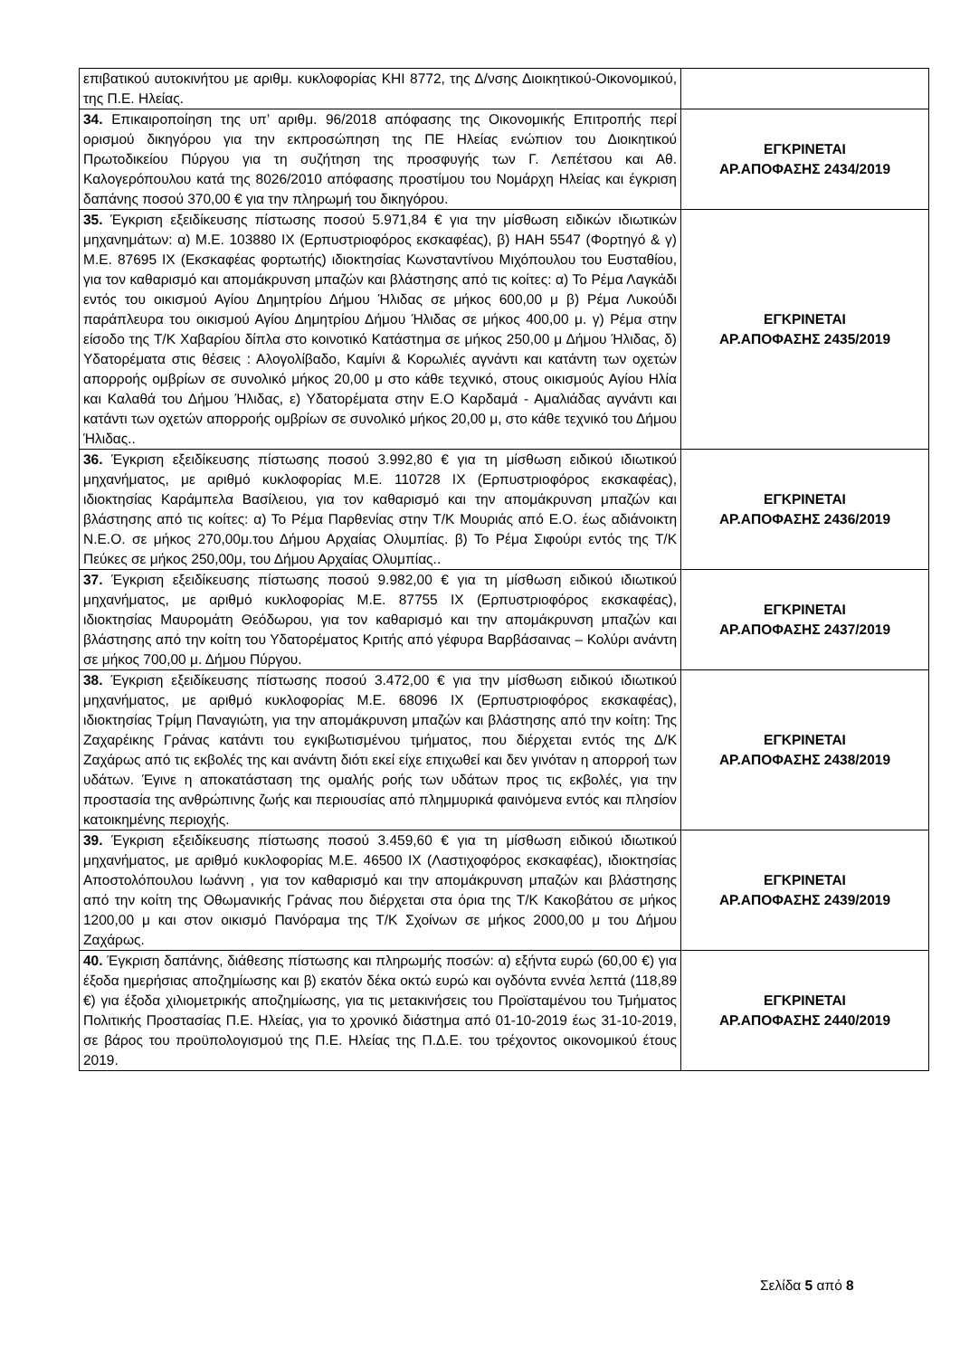| επιβατικού αυτοκινήτου με αριθμ. κυκλοφορίας ΚΗΙ 8772, της Δ/νσης Διοικητικού-Οικονομικού, της Π.Ε. Ηλείας. | |
| 34. Επικαιροποίηση της υπ’ αριθμ. 96/2018 απόφασης της Οικονομικής Επιτροπής περί ορισμού δικηγόρου για την εκπροσώπηση της ΠΕ Ηλείας ενώπιον του Διοικητικού Πρωτοδικείου Πύργου για τη συζήτηση της προσφυγής των Γ. Λεπέτσου και Αθ. Καλογερόπουλου κατά της 8026/2010 απόφασης προστίμου του Νομάρχη Ηλείας και έγκριση δαπάνης ποσού 370,00 € για την πληρωμή του δικηγόρου. | ΕΓΚΡΙΝΕΤΑΙ ΑΡ.ΑΠΟΦΑΣΗΣ 2434/2019 |
| 35. Έγκριση εξειδίκευσης πίστωσης ποσού 5.971,84 € για την μίσθωση ειδικών ιδιωτικών μηχανημάτων: α) Μ.Ε. 103880 ΙΧ (Ερπυστριοφόρος εκσκαφέας), β) ΗΑΗ 5547 (Φορτηγό & γ) Μ.Ε. 87695 ΙΧ (Εκσκαφέας φορτωτής) ιδιοκτησίας Κωνσταντίνου Μιχόπουλου του Ευσταθίου, για τον καθαρισμό και απομάκρυνση μπαζών και βλάστησης από τις κοίτες: α) Το Ρέμα Λαγκάδι εντός του οικισμού Αγίου Δημητρίου Δήμου Ήλιδας σε μήκος 600,00 μ β) Ρέμα Λυκούδι παράπλευρα του οικισμού Αγίου Δημητρίου Δήμου Ήλιδας σε μήκος 400,00 μ. γ) Ρέμα στην είσοδο της Τ/Κ Χαβαρίου δίπλα στο κοινοτικό Κατάστημα σε μήκος 250,00 μ Δήμου Ήλιδας, δ) Υδατορέματα στις θέσεις : Αλογολίβαδο, Καμίνι & Κορωλιές αγνάντι και κατάντη των οχετών απορροής ομβρίων σε συνολικό μήκος 20,00 μ στο κάθε τεχνικό, στους οικισμούς Αγίου Ηλία και Καλαθά του Δήμου Ήλιδας, ε) Υδατορέματα στην Ε.Ο Καρδαμά - Αμαλιάδας αγνάντι και κατάντι των οχετών απορροής ομβρίων σε συνολικό μήκος 20,00 μ, στο κάθε τεχνικό του Δήμου Ήλιδας.. | ΕΓΚΡΙΝΕΤΑΙ ΑΡ.ΑΠΟΦΑΣΗΣ 2435/2019 |
| 36. Έγκριση εξειδίκευσης πίστωσης ποσού 3.992,80 € για τη μίσθωση ειδικού ιδιωτικού μηχανήματος, με αριθμό κυκλοφορίας Μ.Ε. 110728 ΙΧ (Ερπυστριοφόρος εκσκαφέας), ιδιοκτησίας Καράμπελα Βασίλειου, για τον καθαρισμό και την απομάκρυνση μπαζών και βλάστησης από τις κοίτες: α) Το Ρέμα Παρθενίας στην Τ/Κ Μουριάς από Ε.Ο. έως αδιάνοικτη Ν.Ε.Ο. σε μήκος 270,00μ.του Δήμου Αρχαίας Ολυμπίας. β) Το Ρέμα Σιφούρι εντός της Τ/Κ Πεύκες σε μήκος 250,00μ, του Δήμου Αρχαίας Ολυμπίας.. | ΕΓΚΡΙΝΕΤΑΙ ΑΡ.ΑΠΟΦΑΣΗΣ 2436/2019 |
| 37. Έγκριση εξειδίκευσης πίστωσης ποσού 9.982,00 € για τη μίσθωση ειδικού ιδιωτικού μηχανήματος, με αριθμό κυκλοφορίας Μ.Ε. 87755 ΙΧ (Ερπυστριοφόρος εκσκαφέας), ιδιοκτησίας Μαυρομάτη Θεόδωρου, για τον καθαρισμό και την απομάκρυνση μπαζών και βλάστησης από την κοίτη του Υδατορέματος Κριτής από γέφυρα Βαρβάσαινας – Κολύρι ανάντη σε μήκος 700,00 μ. Δήμου Πύργου. | ΕΓΚΡΙΝΕΤΑΙ ΑΡ.ΑΠΟΦΑΣΗΣ 2437/2019 |
| 38. Έγκριση εξειδίκευσης πίστωσης ποσού 3.472,00 € για την μίσθωση ειδικού ιδιωτικού μηχανήματος, με αριθμό κυκλοφορίας Μ.Ε. 68096 ΙΧ (Ερπυστριοφόρος εκσκαφέας), ιδιοκτησίας Τρίμη Παναγιώτη, για την απομάκρυνση μπαζών και βλάστησης από την κοίτη: Της Ζαχαρέικης Γράνας κατάντι του εγκιβωτισμένου τμήματος, που διέρχεται εντός της Δ/Κ Ζαχάρως από τις εκβολές της και ανάντη διότι εκεί είχε επιχωθεί και δεν γινόταν η απορροή των υδάτων. Έγινε η αποκατάσταση της ομαλής ροής των υδάτων προς τις εκβολές, για την προστασία της ανθρώπινης ζωής και περιουσίας από πλημμυρικά φαινόμενα εντός και πλησίον κατοικημένης περιοχής. | ΕΓΚΡΙΝΕΤΑΙ ΑΡ.ΑΠΟΦΑΣΗΣ 2438/2019 |
| 39. Έγκριση εξειδίκευσης πίστωσης ποσού 3.459,60 € για τη μίσθωση ειδικού ιδιωτικού μηχανήματος, με αριθμό κυκλοφορίας Μ.Ε. 46500 ΙΧ (Λαστιχοφόρος εκσκαφέας), ιδιοκτησίας Αποστολόπουλου Ιωάννη , για τον καθαρισμό και την απομάκρυνση μπαζών και βλάστησης από την κοίτη της Οθωμανικής Γράνας που διέρχεται στα όρια της Τ/Κ Κακοβάτου σε μήκος 1200,00 μ και στον οικισμό Πανόραμα της Τ/Κ Σχοίνων σε μήκος 2000,00 μ του Δήμου Ζαχάρως. | ΕΓΚΡΙΝΕΤΑΙ ΑΡ.ΑΠΟΦΑΣΗΣ 2439/2019 |
| 40. Έγκριση δαπάνης, διάθεσης πίστωσης και πληρωμής ποσών: α) εξήντα ευρώ (60,00 €) για έξοδα ημερήσιας αποζημίωσης και β) εκατόν δέκα οκτώ ευρώ και ογδόντα εννέα λεπτά (118,89 €) για έξοδα χιλιομετρικής αποζημίωσης, για τις μετακινήσεις του Προϊσταμένου του Τμήματος Πολιτικής Προστασίας Π.Ε. Ηλείας, για το χρονικό διάστημα από 01-10-2019 έως 31-10-2019, σε βάρος του προϋπολογισμού της Π.Ε. Ηλείας της Π.Δ.Ε. του τρέχοντος οικονομικού έτους 2019. | ΕΓΚΡΙΝΕΤΑΙ ΑΡ.ΑΠΟΦΑΣΗΣ 2440/2019 |
Σελίδα 5 από 8